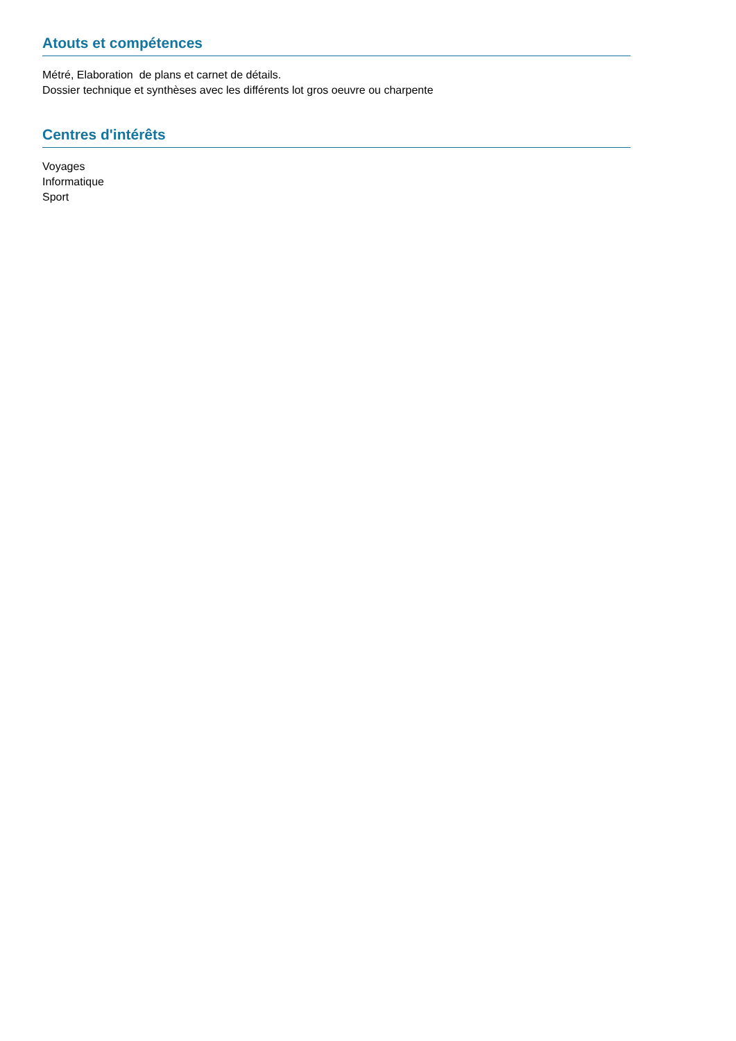Atouts et compétences
Métré, Elaboration de plans et carnet de détails.
Dossier technique et synthèses avec les différents lot gros oeuvre ou charpente
Centres d'intérêts
Voyages
Informatique
Sport